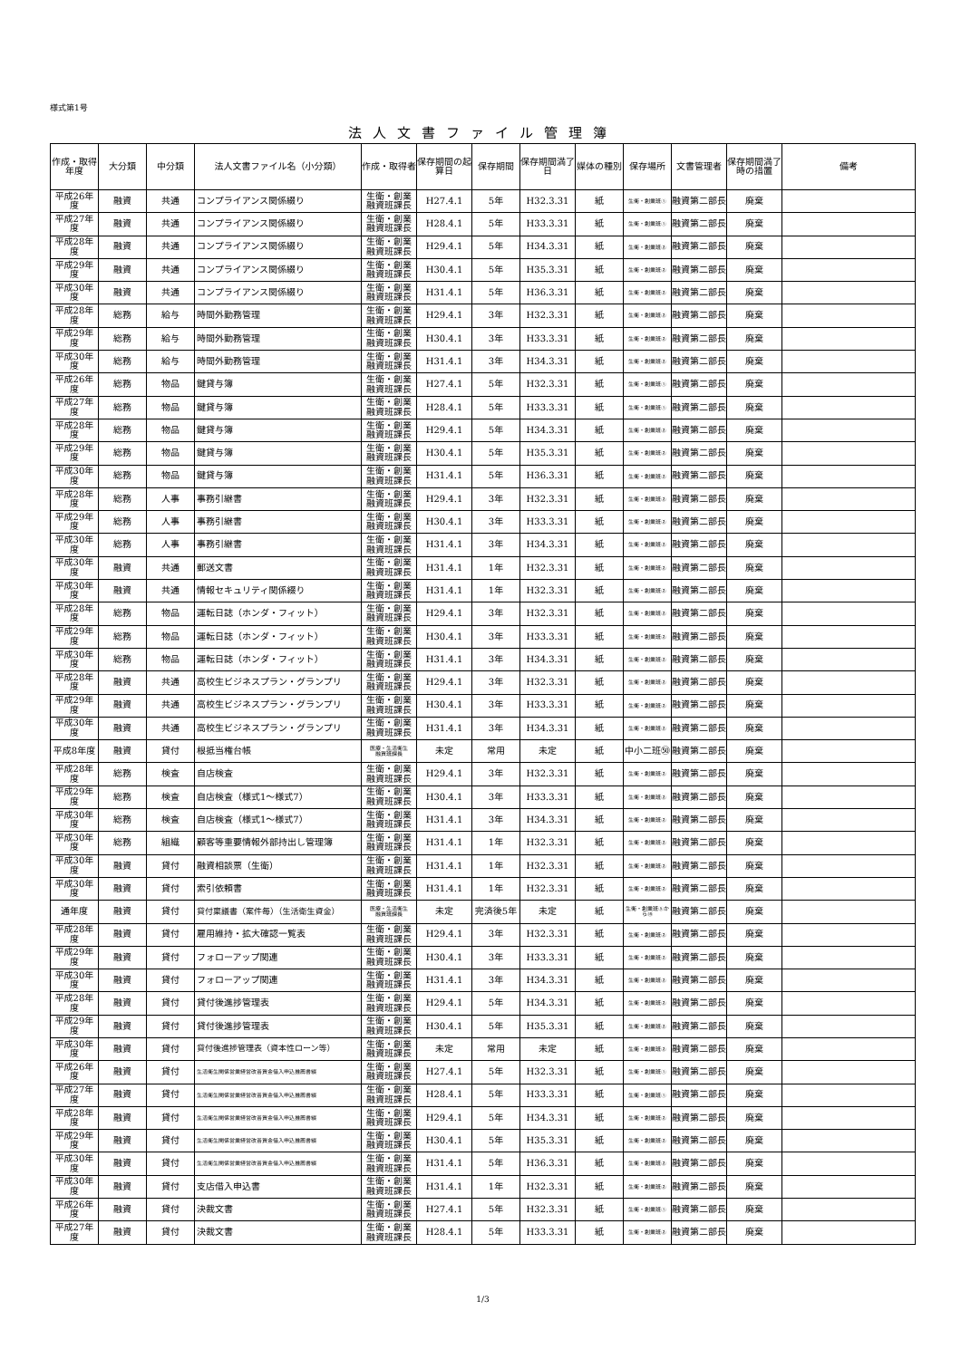様式第1号
法人文書ファイル管理簿
| 作成・取得年度 | 大分類 | 中分類 | 法人文書ファイル名（小分類） | 作成・取得者 | 保存期間の起算日 | 保存期間 | 保存期間満了日 | 媒体の種別 | 保存場所 | 文書管理者 | 保存期間満了時の措置 | 備考 |
| --- | --- | --- | --- | --- | --- | --- | --- | --- | --- | --- | --- | --- |
| 平成26年度 | 融資 | 共通 | コンプライアンス関係綴り | 生衛・創業 融資班課長 | H27.4.1 | 5年 | H32.3.31 | 紙 | 生衛・創業班① | 融資第二部長 | 廃棄 | |
| 平成27年度 | 融資 | 共通 | コンプライアンス関係綴り | 生衛・創業 融資班課長 | H28.4.1 | 5年 | H33.3.31 | 紙 | 生衛・創業班① | 融資第二部長 | 廃棄 | |
| 平成28年度 | 融資 | 共通 | コンプライアンス関係綴り | 生衛・創業 融資班課長 | H29.4.1 | 5年 | H34.3.31 | 紙 | 生衛・創業班② | 融資第二部長 | 廃棄 | |
| 平成29年度 | 融資 | 共通 | コンプライアンス関係綴り | 生衛・創業 融資班課長 | H30.4.1 | 5年 | H35.3.31 | 紙 | 生衛・創業班② | 融資第二部長 | 廃棄 | |
| 平成30年度 | 融資 | 共通 | コンプライアンス関係綴り | 生衛・創業 融資班課長 | H31.4.1 | 5年 | H36.3.31 | 紙 | 生衛・創業班② | 融資第二部長 | 廃棄 | |
| 平成28年度 | 総務 | 給与 | 時間外勤務管理 | 生衛・創業 融資班課長 | H29.4.1 | 3年 | H32.3.31 | 紙 | 生衛・創業班② | 融資第二部長 | 廃棄 | |
| 平成29年度 | 総務 | 給与 | 時間外勤務管理 | 生衛・創業 融資班課長 | H30.4.1 | 3年 | H33.3.31 | 紙 | 生衛・創業班② | 融資第二部長 | 廃棄 | |
| 平成30年度 | 総務 | 給与 | 時間外勤務管理 | 生衛・創業 融資班課長 | H31.4.1 | 3年 | H34.3.31 | 紙 | 生衛・創業班② | 融資第二部長 | 廃棄 | |
| 平成26年度 | 総務 | 物品 | 鍵貸与簿 | 生衛・創業 融資班課長 | H27.4.1 | 5年 | H32.3.31 | 紙 | 生衛・創業班① | 融資第二部長 | 廃棄 | |
| 平成27年度 | 総務 | 物品 | 鍵貸与簿 | 生衛・創業 融資班課長 | H28.4.1 | 5年 | H33.3.31 | 紙 | 生衛・創業班① | 融資第二部長 | 廃棄 | |
| 平成28年度 | 総務 | 物品 | 鍵貸与簿 | 生衛・創業 融資班課長 | H29.4.1 | 5年 | H34.3.31 | 紙 | 生衛・創業班② | 融資第二部長 | 廃棄 | |
| 平成29年度 | 総務 | 物品 | 鍵貸与簿 | 生衛・創業 融資班課長 | H30.4.1 | 5年 | H35.3.31 | 紙 | 生衛・創業班② | 融資第二部長 | 廃棄 | |
| 平成30年度 | 総務 | 物品 | 鍵貸与簿 | 生衛・創業 融資班課長 | H31.4.1 | 5年 | H36.3.31 | 紙 | 生衛・創業班② | 融資第二部長 | 廃棄 | |
| 平成28年度 | 総務 | 人事 | 事務引継書 | 生衛・創業 融資班課長 | H29.4.1 | 3年 | H32.3.31 | 紙 | 生衛・創業班② | 融資第二部長 | 廃棄 | |
| 平成29年度 | 総務 | 人事 | 事務引継書 | 生衛・創業 融資班課長 | H30.4.1 | 3年 | H33.3.31 | 紙 | 生衛・創業班② | 融資第二部長 | 廃棄 | |
| 平成30年度 | 総務 | 人事 | 事務引継書 | 生衛・創業 融資班課長 | H31.4.1 | 3年 | H34.3.31 | 紙 | 生衛・創業班② | 融資第二部長 | 廃棄 | |
| 平成30年度 | 融資 | 共通 | 郵送文書 | 生衛・創業 融資班課長 | H31.4.1 | 1年 | H32.3.31 | 紙 | 生衛・創業班② | 融資第二部長 | 廃棄 | |
| 平成30年度 | 融資 | 共通 | 情報セキュリティ関係綴り | 生衛・創業 融資班課長 | H31.4.1 | 1年 | H32.3.31 | 紙 | 生衛・創業班② | 融資第二部長 | 廃棄 | |
| 平成28年度 | 総務 | 物品 | 運転日誌（ホンダ・フィット） | 生衛・創業 融資班課長 | H29.4.1 | 3年 | H32.3.31 | 紙 | 生衛・創業班② | 融資第二部長 | 廃棄 | |
| 平成29年度 | 総務 | 物品 | 運転日誌（ホンダ・フィット） | 生衛・創業 融資班課長 | H30.4.1 | 3年 | H33.3.31 | 紙 | 生衛・創業班② | 融資第二部長 | 廃棄 | |
| 平成30年度 | 総務 | 物品 | 運転日誌（ホンダ・フィット） | 生衛・創業 融資班課長 | H31.4.1 | 3年 | H34.3.31 | 紙 | 生衛・創業班② | 融資第二部長 | 廃棄 | |
| 平成28年度 | 融資 | 共通 | 高校生ビジネスプラン・グランプリ | 生衛・創業 融資班課長 | H29.4.1 | 3年 | H32.3.31 | 紙 | 生衛・創業班② | 融資第二部長 | 廃棄 | |
| 平成29年度 | 融資 | 共通 | 高校生ビジネスプラン・グランプリ | 生衛・創業 融資班課長 | H30.4.1 | 3年 | H33.3.31 | 紙 | 生衛・創業班② | 融資第二部長 | 廃棄 | |
| 平成30年度 | 融資 | 共通 | 高校生ビジネスプラン・グランプリ | 生衛・創業 融資班課長 | H31.4.1 | 3年 | H34.3.31 | 紙 | 生衛・創業班② | 融資第二部長 | 廃棄 | |
| 平成8年度 | 融資 | 貸付 | 根抵当権台帳 | 医療・生活衛生 融資班課長 | 未定 | 常用 | 未定 | 紙 | 中小二班㊿ | 融資第二部長 | 廃棄 | |
| 平成28年度 | 総務 | 検査 | 自店検査 | 生衛・創業 融資班課長 | H29.4.1 | 3年 | H32.3.31 | 紙 | 生衛・創業班② | 融資第二部長 | 廃棄 | |
| 平成29年度 | 総務 | 検査 | 自店検査（様式1～様式7） | 生衛・創業 融資班課長 | H30.4.1 | 3年 | H33.3.31 | 紙 | 生衛・創業班② | 融資第二部長 | 廃棄 | |
| 平成30年度 | 総務 | 検査 | 自店検査（様式1～様式7） | 生衛・創業 融資班課長 | H31.4.1 | 3年 | H34.3.31 | 紙 | 生衛・創業班② | 融資第二部長 | 廃棄 | |
| 平成30年度 | 総務 | 組織 | 顧客等重要情報外部持出し管理簿 | 生衛・創業 融資班課長 | H31.4.1 | 1年 | H32.3.31 | 紙 | 生衛・創業班② | 融資第二部長 | 廃棄 | |
| 平成30年度 | 融資 | 貸付 | 融資相談票（生衛） | 生衛・創業 融資班課長 | H31.4.1 | 1年 | H32.3.31 | 紙 | 生衛・創業班② | 融資第二部長 | 廃棄 | |
| 平成30年度 | 融資 | 貸付 | 索引依頼書 | 生衛・創業 融資班課長 | H31.4.1 | 1年 | H32.3.31 | 紙 | 生衛・創業班② | 融資第二部長 | 廃棄 | |
| 通年度 | 融資 | 貸付 | 貸付稟議書（案件毎）（生活衛生資金） | 医療・生活衛生 融資班課長 | 未定 | 完済後5年 | 未定 | 紙 | 生衛・創業班⑤から⑱ | 融資第二部長 | 廃棄 | |
| 平成28年度 | 融資 | 貸付 | 雇用維持・拡大確認一覧表 | 生衛・創業 融資班課長 | H29.4.1 | 3年 | H32.3.31 | 紙 | 生衛・創業班② | 融資第二部長 | 廃棄 | |
| 平成29年度 | 融資 | 貸付 | フォローアップ関連 | 生衛・創業 融資班課長 | H30.4.1 | 3年 | H33.3.31 | 紙 | 生衛・創業班② | 融資第二部長 | 廃棄 | |
| 平成30年度 | 融資 | 貸付 | フォローアップ関連 | 生衛・創業 融資班課長 | H31.4.1 | 3年 | H34.3.31 | 紙 | 生衛・創業班② | 融資第二部長 | 廃棄 | |
| 平成28年度 | 融資 | 貸付 | 貸付後進捗管理表 | 生衛・創業 融資班課長 | H29.4.1 | 5年 | H34.3.31 | 紙 | 生衛・創業班② | 融資第二部長 | 廃棄 | |
| 平成29年度 | 融資 | 貸付 | 貸付後進捗管理表 | 生衛・創業 融資班課長 | H30.4.1 | 5年 | H35.3.31 | 紙 | 生衛・創業班② | 融資第二部長 | 廃棄 | |
| 平成30年度 | 融資 | 貸付 | 貸付後進捗管理表（資本性ローン等） | 生衛・創業 融資班課長 | 未定 | 常用 | 未定 | 紙 | 生衛・創業班② | 融資第二部長 | 廃棄 | |
| 平成26年度 | 融資 | 貸付 | 生活衛生関係営業経営改善資金借入申込推薦書綴 | 生衛・創業 融資班課長 | H27.4.1 | 5年 | H32.3.31 | 紙 | 生衛・創業班① | 融資第二部長 | 廃棄 | |
| 平成27年度 | 融資 | 貸付 | 生活衛生関係営業経営改善資金借入申込推薦書綴 | 生衛・創業 融資班課長 | H28.4.1 | 5年 | H33.3.31 | 紙 | 生衛・創業班① | 融資第二部長 | 廃棄 | |
| 平成28年度 | 融資 | 貸付 | 生活衛生関係営業経営改善資金借入申込推薦書綴 | 生衛・創業 融資班課長 | H29.4.1 | 5年 | H34.3.31 | 紙 | 生衛・創業班② | 融資第二部長 | 廃棄 | |
| 平成29年度 | 融資 | 貸付 | 生活衛生関係営業経営改善資金借入申込推薦書綴 | 生衛・創業 融資班課長 | H30.4.1 | 5年 | H35.3.31 | 紙 | 生衛・創業班② | 融資第二部長 | 廃棄 | |
| 平成30年度 | 融資 | 貸付 | 生活衛生関係営業経営改善資金借入申込推薦書綴 | 生衛・創業 融資班課長 | H31.4.1 | 5年 | H36.3.31 | 紙 | 生衛・創業班② | 融資第二部長 | 廃棄 | |
| 平成30年度 | 融資 | 貸付 | 支店借入申込書 | 生衛・創業 融資班課長 | H31.4.1 | 1年 | H32.3.31 | 紙 | 生衛・創業班② | 融資第二部長 | 廃棄 | |
| 平成26年度 | 融資 | 貸付 | 決裁文書 | 生衛・創業 融資班課長 | H27.4.1 | 5年 | H32.3.31 | 紙 | 生衛・創業班① | 融資第二部長 | 廃棄 | |
| 平成27年度 | 融資 | 貸付 | 決裁文書 | 生衛・創業 融資班課長 | H28.4.1 | 5年 | H33.3.31 | 紙 | 生衛・創業班② | 融資第二部長 | 廃棄 | |
1/3